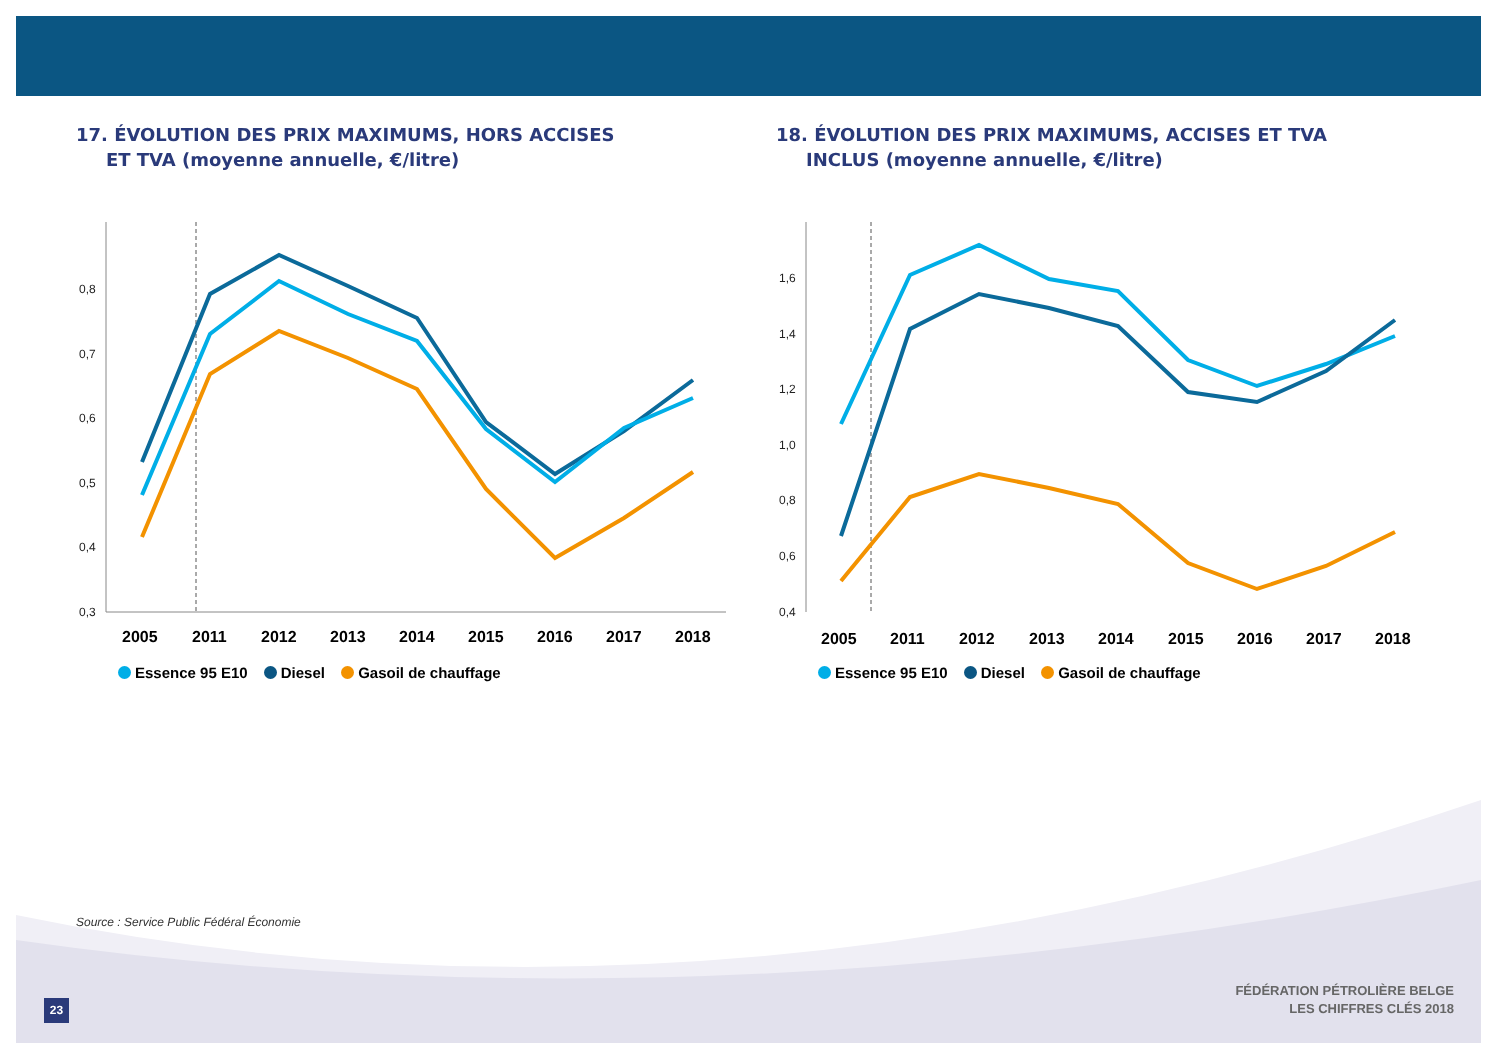17. ÉVOLUTION DES PRIX MAXIMUMS, HORS ACCISES
ET TVA (moyenne annuelle, €/litre)
0,8
0,7
0,6
0,5
0,4
0,3
2005
2011
2012
2013
2014
2015
2016
2017
2018
Essence 95 E10 Diesel Gasoil de chauffage
18. ÉVOLUTION DES PRIX MAXIMUMS, ACCISES ET TVA
INCLUS (moyenne annuelle, €/litre)
1,6
1,4
1,2
1,0
0,8
0,6
0,4
2005
2011
2012
2013
2014
2015
2016
2017
2018
Essence 95 E10 Diesel Gasoil de chauffage
Source : Service Public Fédéral Économie
23
FÉDÉRATION PÉTROLIÈRE BELGE
LES CHIFFRES CLÉS 2018